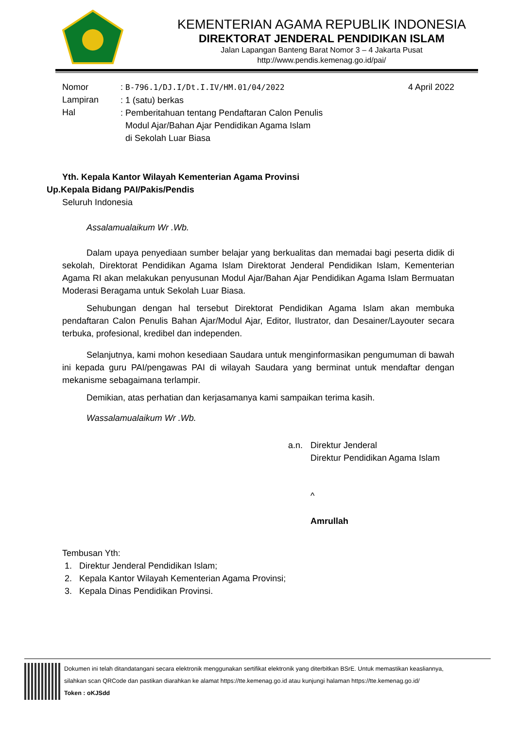KEMENTERIAN AGAMA REPUBLIK INDONESIA
DIREKTORAT JENDERAL PENDIDIKAN ISLAM
Jalan Lapangan Banteng Barat Nomor 3 – 4 Jakarta Pusat
http://www.pendis.kemenag.go.id/pai/
Nomor
Lampiran
Hal
: B-796.1/DJ.I/Dt.I.IV/HM.01/04/2022
: 1 (satu) berkas
: Pemberitahuan tentang Pendaftaran Calon Penulis
Modul Ajar/Bahan Ajar Pendidikan Agama Islam
di Sekolah Luar Biasa
4 April 2022
Yth. Kepala Kantor Wilayah Kementerian Agama Provinsi
Up.Kepala Bidang PAI/Pakis/Pendis
Seluruh Indonesia
Assalamualaikum Wr .Wb.
Dalam upaya penyediaan sumber belajar yang berkualitas dan memadai bagi peserta didik di sekolah, Direktorat Pendidikan Agama Islam Direktorat Jenderal Pendidikan Islam, Kementerian Agama RI akan melakukan penyusunan Modul Ajar/Bahan Ajar Pendidikan Agama Islam Bermuatan Moderasi Beragama untuk Sekolah Luar Biasa.
Sehubungan dengan hal tersebut Direktorat Pendidikan Agama Islam akan membuka pendaftaran Calon Penulis Bahan Ajar/Modul Ajar, Editor, Ilustrator, dan Desainer/Layouter secara terbuka, profesional, kredibel dan independen.
Selanjutnya, kami mohon kesediaan Saudara untuk menginformasikan pengumuman di bawah ini kepada guru PAI/pengawas PAI di wilayah Saudara yang berminat untuk mendaftar dengan mekanisme sebagaimana terlampir.
Demikian, atas perhatian dan kerjasamanya kami sampaikan terima kasih.
Wassalamualaikum Wr .Wb.
a.n. Direktur Jenderal
Direktur Pendidikan Agama Islam
^
Amrullah
Tembusan Yth:
1. Direktur Jenderal Pendidikan Islam;
2. Kepala Kantor Wilayah Kementerian Agama Provinsi;
3. Kepala Dinas Pendidikan Provinsi.
Dokumen ini telah ditandatangani secara elektronik menggunakan sertifikat elektronik yang diterbitkan BSrE. Untuk memastikan keasliannya,
silahkan scan QRCode dan pastikan diarahkan ke alamat https://tte.kemenag.go.id atau kunjungi halaman https://tte.kemenag.go.id/
Token : oKJSdd